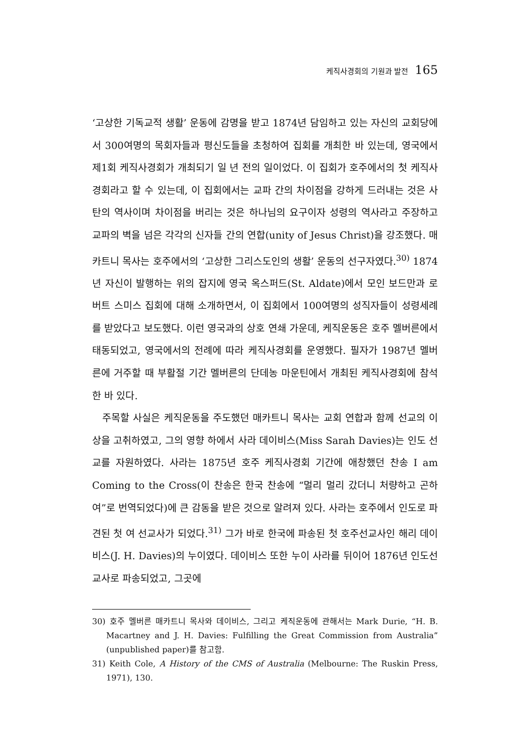케직사경회의 기원과 발전 165
‘고상한 기독교적 생활’ 운동에 감명을 받고 1874년 담임하고 있는 자신의 교회당에서 300여명의 목회자들과 평신도들을 초청하여 집회를 개최한 바 있는데, 영국에서 제1회 케직사경회가 개최되기 일 년 전의 일이었다. 이 집회가 호주에서의 첫 케직사경회라고 할 수 있는데, 이 집회에서는 교파 간의 차이점을 강하게 드러내는 것은 사탄의 역사이며 차이점을 버리는 것은 하나님의 요구이자 성령의 역사라고 주장하고 교파의 벽을 넘은 각각의 신자들 간의 연합(unity of Jesus Christ)을 강조했다. 매카트니 목사는 호주에서의 ‘고상한 그리스도인의 생활’ 운동의 선구자였다.<sup>30)</sup> 1874년 자신이 발행하는 위의 잡지에 영국 옥스퍼드(St. Aldate)에서 모인 보드만과 로버트 스미스 집회에 대해 소개하면서, 이 집회에서 100여명의 성직자들이 성령세례를 받았다고 보도했다. 이런 영국과의 상호 연쇄 가운데, 케직운동은 호주 멜버른에서 태동되었고, 영국에서의 전례에 따라 케직사경회를 운영했다. 필자가 1987년 멜버른에 거주할 때 부활절 기간 멜버른의 단데농 마운틴에서 개최된 케직사경회에 참석한 바 있다.
주목할 사실은 케직운동을 주도했던 매카트니 목사는 교회 연합과 함께 선교의 이상을 고취하였고, 그의 영향 하에서 사라 데이비스(Miss Sarah Davies)는 인도 선교를 자원하였다. 사라는 1875년 호주 케직사경회 기간에 애창했던 찬송 I am Coming to the Cross(이 찬송은 한국 찬송에 “멀리 멀리 갔더니 처량하고 곤하여”로 번역되었다)에 큰 감동을 받은 것으로 알려져 있다. 사라는 호주에서 인도로 파견된 첫 여 선교사가 되었다.<sup>31)</sup> 그가 바로 한국에 파송된 첫 호주선교사인 해리 데이비스(J. H. Davies)의 누이였다. 데이비스 또한 누이 사라를 뒤이어 1876년 인도선교사로 파송되었고, 그곳에
30) 호주 멜버른 매카트니 목사와 데이비스, 그리고 케직운동에 관해서는 Mark Durie, “H. B. Macartney and J. H. Davies: Fulfilling the Great Commission from Australia” (unpublished paper)를 참고함.
31) Keith Cole, A History of the CMS of Australia (Melbourne: The Ruskin Press, 1971), 130.